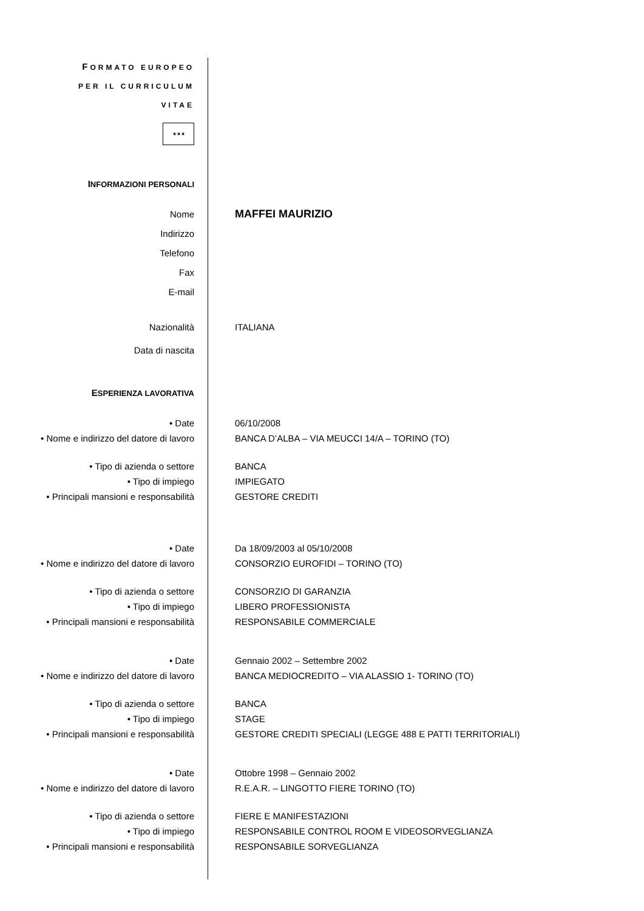| F ORMATO EUROPEO PER IL CURRICULUM VITAE | |
| ★★★ | |
| I NFORMAZIONI PERSONALI | |
| Nome | MAFFEI MAURIZIO |
| Indirizzo | |
| Telefono | |
| Fax | |
| E-mail | |
| Nazionalità | ITALIANA |
| Data di nascita | |
| E SPERIENZA LAVORATIVA | |
| • Date | 06/10/2008 |
| • Nome e indirizzo del datore di lavoro | BANCA D’ALBA – VIA MEUCCI 14/A – TORINO (TO) |
| • Tipo di azienda o settore | BANCA |
| • Tipo di impiego | IMPIEGATO |
| • Principali mansioni e responsabilità | GESTORE CREDITI |
| • Date | Da 18/09/2003 al 05/10/2008 |
| • Nome e indirizzo del datore di lavoro | CONSORZIO EUROFIDI – TORINO (TO) |
| • Tipo di azienda o settore | CONSORZIO DI GARANZIA |
| • Tipo di impiego | LIBERO PROFESSIONISTA |
| • Principali mansioni e responsabilità | RESPONSABILE COMMERCIALE |
| • Date | Gennaio 2002 – Settembre 2002 |
| • Nome e indirizzo del datore di lavoro | BANCA MEDIOCREDITO – VIA ALASSIO 1- TORINO (TO) |
| • Tipo di azienda o settore | BANCA |
| • Tipo di impiego | STAGE |
| • Principali mansioni e responsabilità | GESTORE CREDITI SPECIALI (LEGGE 488 E PATTI TERRITORIALI) |
| • Date | Ottobre 1998 – Gennaio 2002 |
| • Nome e indirizzo del datore di lavoro | R.E.A.R. – LINGOTTO FIERE TORINO (TO) |
| • Tipo di azienda o settore | FIERE E MANIFESTAZIONI |
| • Tipo di impiego | RESPONSABILE CONTROL ROOM E VIDEOSORVEGLIANZA |
| • Principali mansioni e responsabilità | RESPONSABILE SORVEGLIANZA |